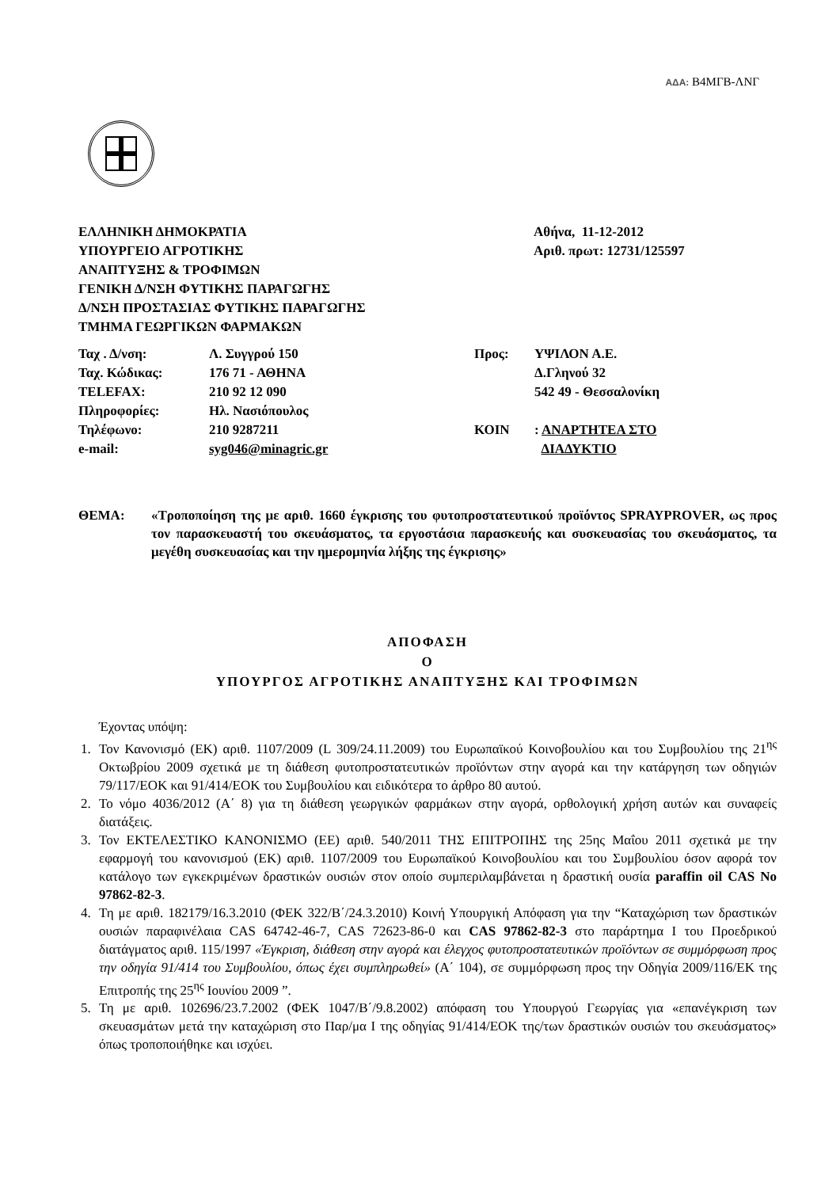ΑΔΑ: Β4ΜΓΒ-ΛΝΓ
ΕΛΛΗΝΙΚΗ ΔΗΜΟΚΡΑΤΙΑ
ΥΠΟΥΡΓΕΙΟ ΑΓΡΟΤΙΚΗΣ
ΑΝΑΠΤΥΞΗΣ & ΤΡΟΦΙΜΩΝ
ΓΕΝΙΚΗ Δ/ΝΣΗ ΦΥΤΙΚΗΣ ΠΑΡΑΓΩΓΗΣ
Δ/ΝΣΗ ΠΡΟΣΤΑΣΙΑΣ ΦΥΤΙΚΗΣ ΠΑΡΑΓΩΓΗΣ
ΤΜΗΜΑ ΓΕΩΡΓΙΚΩΝ ΦΑΡΜΑΚΩΝ
Αθήνα, 11-12-2012
Αριθ. πρωτ: 12731/125597
| Ταχ . Δ/νση: | Λ. Συγγρού 150 | Προς: | ΥΨΙΛΟΝ Α.Ε. |
| Ταχ. Κώδικας: | 176 71 - ΑΘΗΝΑ | | Δ.Γληνού 32 |
| TELEFAX: | 210 92 12 090 | | 542 49 - Θεσσαλονίκη |
| Πληροφορίες: | Ηλ. Νασιόπουλος | | |
| Τηλέφωνο: | 210 9287211 | ΚΟΙΝ | : ΑΝΑΡΤΗΤΕΑ ΣΤΟ |
| e-mail: | syg046@minagric.gr | | ΔΙΑΔΥΚΤΙΟ |
ΘΕΜΑ: «Τροποποίηση της με αριθ. 1660 έγκρισης του φυτοπροστατευτικού προϊόντος SPRAYPROVER, ως προς τον παρασκευαστή του σκευάσματος, τα εργοστάσια παρασκευής και συσκευασίας του σκευάσματος, τα μεγέθη συσκευασίας και την ημερομηνία λήξης της έγκρισης»
ΑΠΟΦΑΣΗ
Ο
ΥΠΟΥΡΓΟΣ ΑΓΡΟΤΙΚΗΣ ΑΝΑΠΤΥΞΗΣ ΚΑΙ ΤΡΟΦΙΜΩΝ
Έχοντας υπόψη:
1. Τον Κανονισμό (ΕΚ) αριθ. 1107/2009 (L 309/24.11.2009) του Ευρωπαϊκού Κοινοβουλίου και του Συμβουλίου της 21<sup>ης</sup> Οκτωβρίου 2009 σχετικά με τη διάθεση φυτοπροστατευτικών προϊόντων στην αγορά και την κατάργηση των οδηγιών 79/117/ΕΟΚ και 91/414/ΕΟΚ του Συμβουλίου και ειδικότερα το άρθρο 80 αυτού.
2. Το νόμο 4036/2012 (Α΄ 8) για τη διάθεση γεωργικών φαρμάκων στην αγορά, ορθολογική χρήση αυτών και συναφείς διατάξεις.
3. Τον ΕΚΤΕΛΕΣΤΙΚΟ ΚΑΝΟΝΙΣΜΟ (ΕΕ) αριθ. 540/2011 ΤΗΣ ΕΠΙΤΡΟΠΗΣ της 25ης Μαΐου 2011 σχετικά με την εφαρμογή του κανονισμού (ΕΚ) αριθ. 1107/2009 του Ευρωπαϊκού Κοινοβουλίου και του Συμβουλίου όσον αφορά τον κατάλογο των εγκεκριμένων δραστικών ουσιών στον οποίο συμπεριλαμβάνεται η δραστική ουσία paraffin oil CAS No 97862-82-3.
4. Τη με αριθ. 182179/16.3.2010 (ΦΕΚ 322/Β΄/24.3.2010) Κοινή Υπουργική Απόφαση για την “Καταχώριση των δραστικών ουσιών παραφινέλαια CAS 64742-46-7, CAS 72623-86-0 και CAS 97862-82-3 στο παράρτημα Ι του Προεδρικού διατάγματος αριθ. 115/1997 «Έγκριση, διάθεση στην αγορά και έλεγχος φυτοπροστατευτικών προϊόντων σε συμμόρφωση προς την οδηγία 91/414 του Συμβουλίου, όπως έχει συμπληρωθεί» (Α΄ 104), σε συμμόρφωση προς την Οδηγία 2009/116/ΕΚ της Επιτροπής της 25<sup>ης</sup> Ιουνίου 2009 ”.
5. Τη με αριθ. 102696/23.7.2002 (ΦΕΚ 1047/Β΄/9.8.2002) απόφαση του Υπουργού Γεωργίας για «επανέγκριση των σκευασμάτων μετά την καταχώριση στο Παρ/μα Ι της οδηγίας 91/414/ΕΟΚ της/των δραστικών ουσιών του σκευάσματος» όπως τροποποιήθηκε και ισχύει.